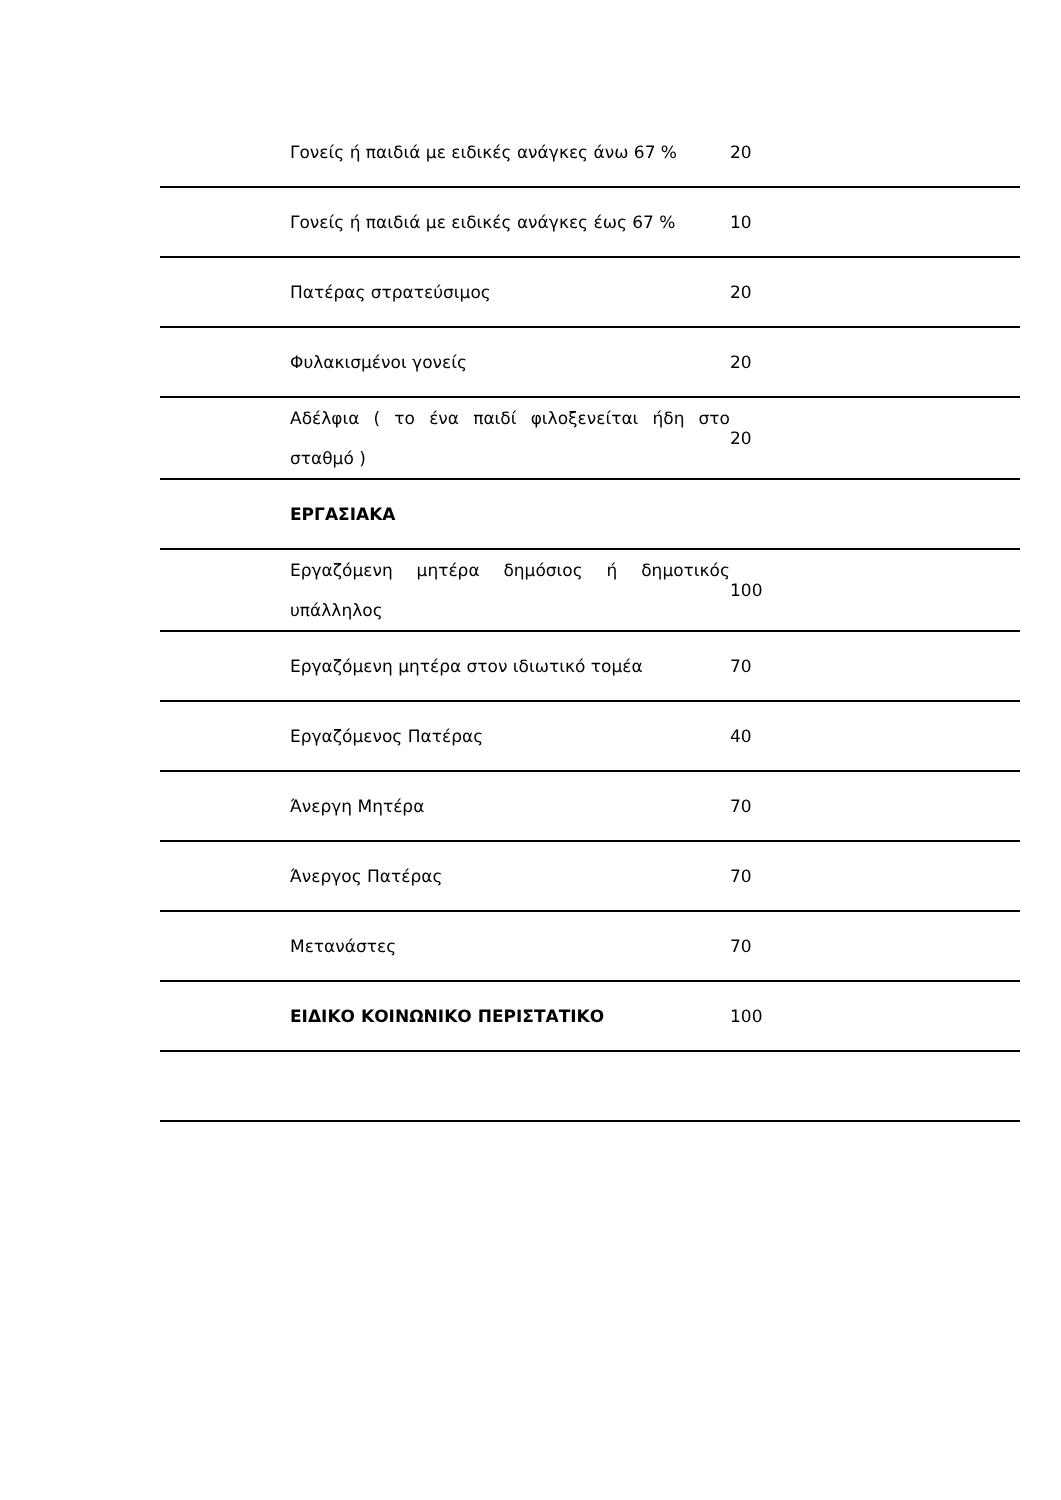| | Γονείς ή παιδιά με ειδικές ανάγκες άνω 67 % | 20 | |
| | Γονείς ή παιδιά με ειδικές ανάγκες έως 67 % | 10 | |
| | Πατέρας στρατεύσιμος | 20 | |
| | Φυλακισμένοι γονείς | 20 | |
| | Αδέλφια ( το ένα παιδί φιλοξενείται ήδη στο σταθμό ) | 20 | |
| | ΕΡΓΑΣΙΑΚΑ | | |
| | Εργαζόμενη μητέρα δημόσιος ή δημοτικός υπάλληλος | 100 | |
| | Εργαζόμενη μητέρα στον ιδιωτικό τομέα | 70 | |
| | Εργαζόμενος Πατέρας | 40 | |
| | Άνεργη Μητέρα | 70 | |
| | Άνεργος Πατέρας | 70 | |
| | Μετανάστες | 70 | |
| | ΕΙΔΙΚΟ ΚΟΙΝΩΝΙΚΟ ΠΕΡΙΣΤΑΤΙΚΟ | 100 | |